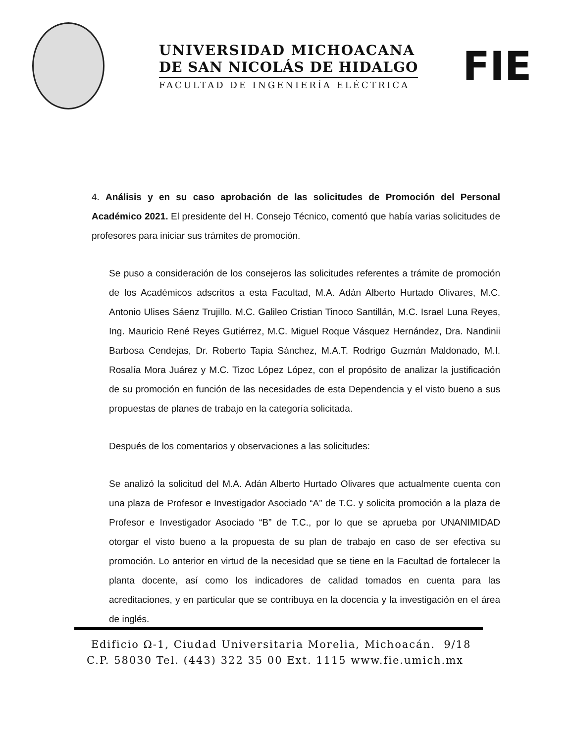UNIVERSIDAD MICHOACANA
DE SAN NICOLÁS DE HIDALGO
FACULTAD DE INGENIERÍA ELÉCTRICA
FIE
4. Análisis y en su caso aprobación de las solicitudes de Promoción del Personal Académico 2021. El presidente del H. Consejo Técnico, comentó que había varias solicitudes de profesores para iniciar sus trámites de promoción.
Se puso a consideración de los consejeros las solicitudes referentes a trámite de promoción de los Académicos adscritos a esta Facultad, M.A. Adán Alberto Hurtado Olivares, M.C. Antonio Ulises Sáenz Trujillo. M.C. Galileo Cristian Tinoco Santillán, M.C. Israel Luna Reyes, Ing. Mauricio René Reyes Gutiérrez, M.C. Miguel Roque Vásquez Hernández, Dra. Nandinii Barbosa Cendejas, Dr. Roberto Tapia Sánchez, M.A.T. Rodrigo Guzmán Maldonado, M.I. Rosalía Mora Juárez y M.C. Tizoc López López, con el propósito de analizar la justificación de su promoción en función de las necesidades de esta Dependencia y el visto bueno a sus propuestas de planes de trabajo en la categoría solicitada.
Después de los comentarios y observaciones a las solicitudes:
Se analizó la solicitud del M.A. Adán Alberto Hurtado Olivares que actualmente cuenta con una plaza de Profesor e Investigador Asociado “A” de T.C. y solicita promoción a la plaza de Profesor e Investigador Asociado “B” de T.C., por lo que se aprueba por UNANIMIDAD otorgar el visto bueno a la propuesta de su plan de trabajo en caso de ser efectiva su promoción. Lo anterior en virtud de la necesidad que se tiene en la Facultad de fortalecer la planta docente, así como los indicadores de calidad tomados en cuenta para las acreditaciones, y en particular que se contribuya en la docencia y la investigación en el área de inglés.
Edificio Ω-1, Ciudad Universitaria Morelia, Michoacán. 9/18
C.P. 58030 Tel. (443) 322 35 00 Ext. 1115 www.fie.umich.mx